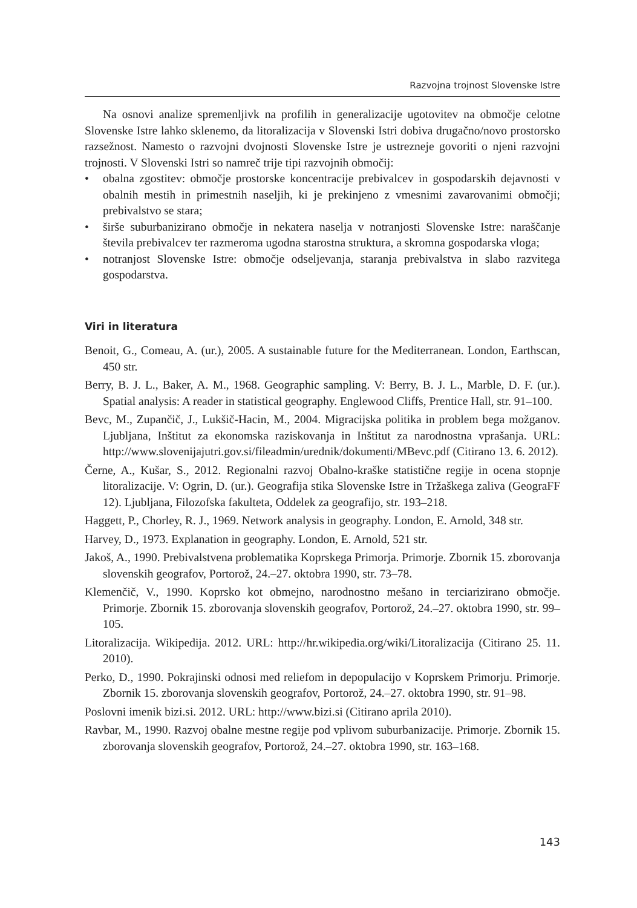Razvojna trojnost Slovenske Istre
Na osnovi analize spremenljivk na profilih in generalizacije ugotovitev na območje celotne Slovenske Istre lahko sklenemo, da litoralizacija v Slovenski Istri dobiva drugačno/novo prostorsko razsežnost. Namesto o razvojni dvojnosti Slovenske Istre je ustrezneje govoriti o njeni razvojni trojnosti. V Slovenski Istri so namreč trije tipi razvojnih območij:
• obalna zgostitev: območje prostorske koncentracije prebivalcev in gospodarskih dejavnosti v obalnih mestih in primestnih naseljih, ki je prekinjeno z vmesnimi zavarovanimi območji; prebivalstvo se stara;
• širše suburbanizirano območje in nekatera naselja v notranjosti Slovenske Istre: naraščanje števila prebivalcev ter razmeroma ugodna starostna struktura, a skromna gospodarska vloga;
• notranjost Slovenske Istre: območje odseljevanja, staranja prebivalstva in slabo razvitega gospodarstva.
Viri in literatura
Benoit, G., Comeau, A. (ur.), 2005. A sustainable future for the Mediterranean. London, Earthscan, 450 str.
Berry, B. J. L., Baker, A. M., 1968. Geographic sampling. V: Berry, B. J. L., Marble, D. F. (ur.). Spatial analysis: A reader in statistical geography. Englewood Cliffs, Prentice Hall, str. 91–100.
Bevc, M., Zupančič, J., Lukšič-Hacin, M., 2004. Migracijska politika in problem bega možganov. Ljubljana, Inštitut za ekonomska raziskovanja in Inštitut za narodnostna vprašanja. URL: http://www.slovenijajutri.gov.si/fileadmin/urednik/dokumenti/MBevc.pdf (Citirano 13. 6. 2012).
Černe, A., Kušar, S., 2012. Regionalni razvoj Obalno-kraške statistične regije in ocena stopnje litoralizacije. V: Ogrin, D. (ur.). Geografija stika Slovenske Istre in Tržaškega zaliva (GeograFF 12). Ljubljana, Filozofska fakulteta, Oddelek za geografijo, str. 193–218.
Haggett, P., Chorley, R. J., 1969. Network analysis in geography. London, E. Arnold, 348 str.
Harvey, D., 1973. Explanation in geography. London, E. Arnold, 521 str.
Jakoš, A., 1990. Prebivalstvena problematika Koprskega Primorja. Primorje. Zbornik 15. zborovanja slovenskih geografov, Portorož, 24.–27. oktobra 1990, str. 73–78.
Klemenčič, V., 1990. Koprsko kot obmejno, narodnostno mešano in terciarizirano območje. Primorje. Zbornik 15. zborovanja slovenskih geografov, Portorož, 24.–27. oktobra 1990, str. 99–105.
Litoralizacija. Wikipedija. 2012. URL: http://hr.wikipedia.org/wiki/Litoralizacija (Citirano 25. 11. 2010).
Perko, D., 1990. Pokrajinski odnosi med reliefom in depopulacijo v Koprskem Primorju. Primorje. Zbornik 15. zborovanja slovenskih geografov, Portorož, 24.–27. oktobra 1990, str. 91–98.
Poslovni imenik bizi.si. 2012. URL: http://www.bizi.si (Citirano aprila 2010).
Ravbar, M., 1990. Razvoj obalne mestne regije pod vplivom suburbanizacije. Primorje. Zbornik 15. zborovanja slovenskih geografov, Portorož, 24.–27. oktobra 1990, str. 163–168.
143